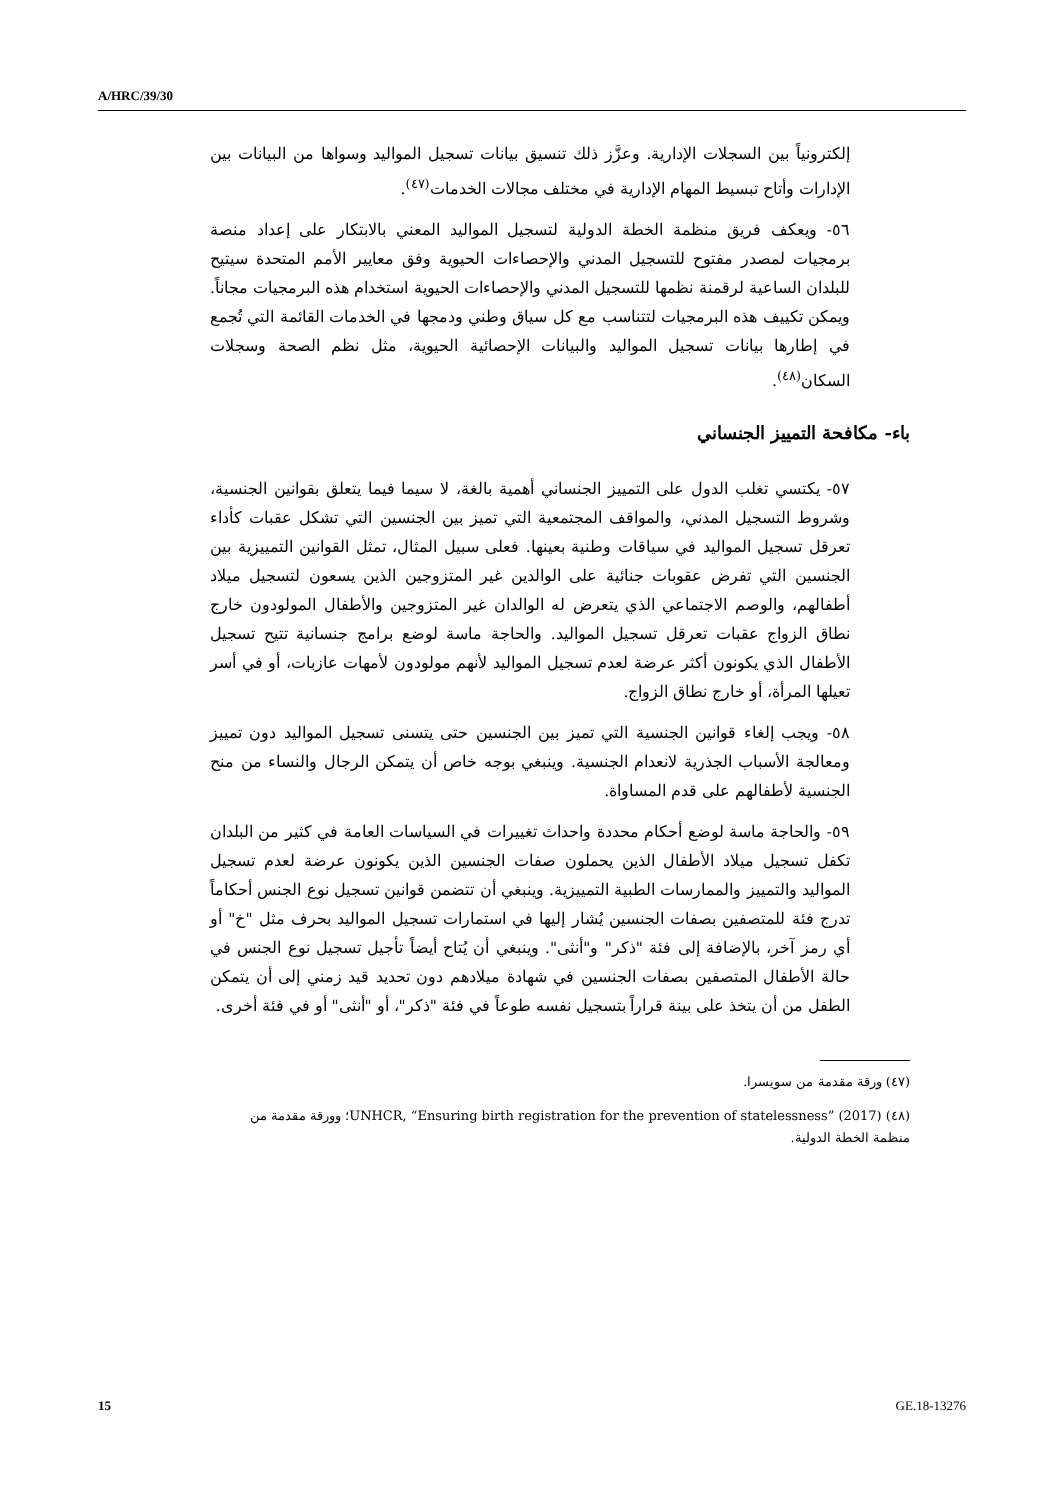A/HRC/39/30
إلكترونياً بين السجلات الإدارية. وعزَّز ذلك تنسيق بيانات تسجيل المواليد وسواها من البيانات بين الإدارات وأتاح تبسيط المهام الإدارية في مختلف مجالات الخدمات<sup>(٤٧)</sup>.
٥٦- ويعكف فريق منظمة الخطة الدولية لتسجيل المواليد المعني بالابتكار على إعداد منصة برمجيات لمصدر مفتوح للتسجيل المدني والإحصاءات الحيوية وفق معايير الأمم المتحدة سيتيح للبلدان الساعية لرقمنة نظمها للتسجيل المدني والإحصاءات الحيوية استخدام هذه البرمجيات مجاناً. ويمكن تكييف هذه البرمجيات لتتناسب مع كل سياق وطني ودمجها في الخدمات القائمة التي تُجمع في إطارها بيانات تسجيل المواليد والبيانات الإحصائية الحيوية، مثل نظم الصحة وسجلات السكان<sup>(٤٨)</sup>.
باء- مكافحة التمييز الجنساني
٥٧- يكتسي تغلب الدول على التمييز الجنساني أهمية بالغة، لا سيما فيما يتعلق بقوانين الجنسية، وشروط التسجيل المدني، والمواقف المجتمعية التي تميز بين الجنسين التي تشكل عقبات كأداء تعرقل تسجيل المواليد في سياقات وطنية بعينها. فعلى سبيل المثال، تمثل القوانين التمييزية بين الجنسين التي تفرض عقوبات جنائية على الوالدين غير المتزوجين الذين يسعون لتسجيل ميلاد أطفالهم، والوصم الاجتماعي الذي يتعرض له الوالدان غير المتزوجين والأطفال المولودون خارج نطاق الزواج عقبات تعرقل تسجيل المواليد. والحاجة ماسة لوضع برامج جنسانية تتيح تسجيل الأطفال الذي يكونون أكثر عرضة لعدم تسجيل المواليد لأنهم مولودون لأمهات عازبات، أو في أسر تعيلها المرأة، أو خارج نطاق الزواج.
٥٨- ويجب إلغاء قوانين الجنسية التي تميز بين الجنسين حتى يتسنى تسجيل المواليد دون تمييز ومعالجة الأسباب الجذرية لانعدام الجنسية. وينبغي بوجه خاص أن يتمكن الرجال والنساء من منح الجنسية لأطفالهم على قدم المساواة.
٥٩- والحاجة ماسة لوضع أحكام محددة واحداث تغييرات في السياسات العامة في كثير من البلدان تكفل تسجيل ميلاد الأطفال الذين يحملون صفات الجنسين الذين يكونون عرضة لعدم تسجيل المواليد والتمييز والممارسات الطبية التمييزية. وينبغي أن تتضمن قوانين تسجيل نوع الجنس أحكاماً تدرج فئة للمتصفين بصفات الجنسين يُشار إليها في استمارات تسجيل المواليد بحرف مثل "خ" أو أي رمز آخر، بالإضافة إلى فئة "ذكر" و"أنثى". وينبغي أن يُتاح أيضاً تأجيل تسجيل نوع الجنس في حالة الأطفال المتصفين بصفات الجنسين في شهادة ميلادهم دون تحديد قيد زمني إلى أن يتمكن الطفل من أن يتخذ على بينة قراراً بتسجيل نفسه طوعاً في فئة "ذكر"، أو "أنثى" أو في فئة أخرى.
(٤٧) ورقة مقدمة من سويسرا.
(٤٨) UNHCR, “Ensuring birth registration for the prevention of statelessness” (2017)؛ وورقة مقدمة من منظمة الخطة الدولية.
15 GE.18-13276